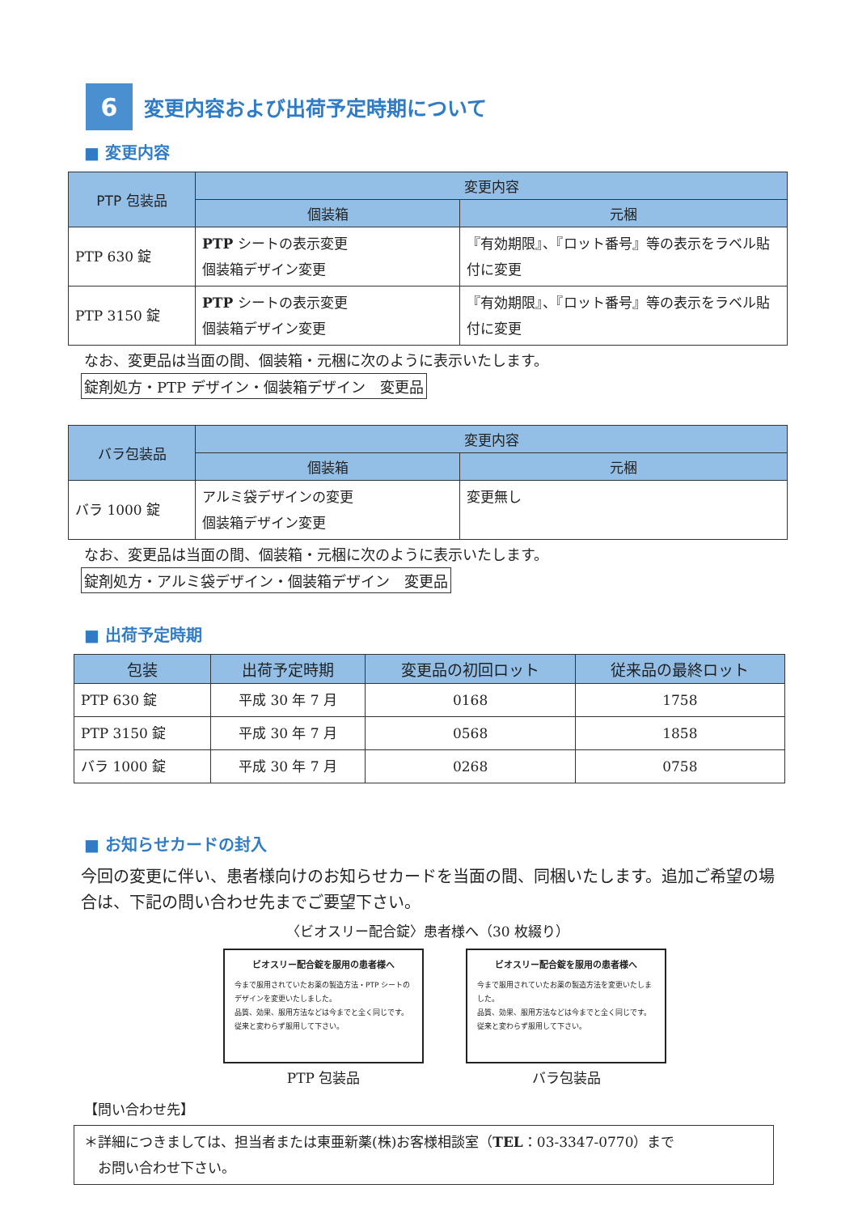6
変更内容および出荷予定時期について
■ 変更内容
| PTP 包装品 | 変更内容 | |
| --- | --- | --- |
| | 個装箱 | 元梱 |
| PTP 630 錠 | PTP シートの表示変更 個装箱デザイン変更 | 『有効期限』、『ロット番号』等の表示をラベル貼付に変更 |
| PTP 3150 錠 | PTP シートの表示変更 個装箱デザイン変更 | 『有効期限』、『ロット番号』等の表示をラベル貼付に変更 |
なお、変更品は当面の間、個装箱・元梱に次のように表示いたします。
錠剤処方・PTP デザイン・個装箱デザイン　変更品
| バラ包装品 | 変更内容 | |
| --- | --- | --- |
| | 個装箱 | 元梱 |
| バラ 1000 錠 | アルミ袋デザインの変更 個装箱デザイン変更 | 変更無し |
なお、変更品は当面の間、個装箱・元梱に次のように表示いたします。
錠剤処方・アルミ袋デザイン・個装箱デザイン　変更品
■ 出荷予定時期
| 包装 | 出荷予定時期 | 変更品の初回ロット | 従来品の最終ロット |
| --- | --- | --- | --- |
| PTP 630 錠 | 平成 30 年 7 月 | 0168 | 1758 |
| PTP 3150 錠 | 平成 30 年 7 月 | 0568 | 1858 |
| バラ 1000 錠 | 平成 30 年 7 月 | 0268 | 0758 |
■ お知らせカードの封入
今回の変更に伴い、患者様向けのお知らせカードを当面の間、同梱いたします。追加ご希望の場合は、下記の問い合わせ先までご要望下さい。
〈ビオスリー配合錠〉患者様へ（30 枚綴り）
ビオスリー配合錠を服用の患者様へ
今まで服用されていたお薬の製造方法・PTP シートのデザインを変更いたしました。
品質、効果、服用方法などは今までと全く同じです。
従来と変わらず服用して下さい。
PTP 包装品
ビオスリー配合錠を服用の患者様へ
今まで服用されていたお薬の製造方法を変更いたしました。
品質、効果、服用方法などは今までと全く同じです。
従来と変わらず服用して下さい。
バラ包装品
【問い合わせ先】
＊詳細につきましては、担当者または東亜新薬(株)お客様相談室（TEL：03-3347-0770）まで
　お問い合わせ下さい。